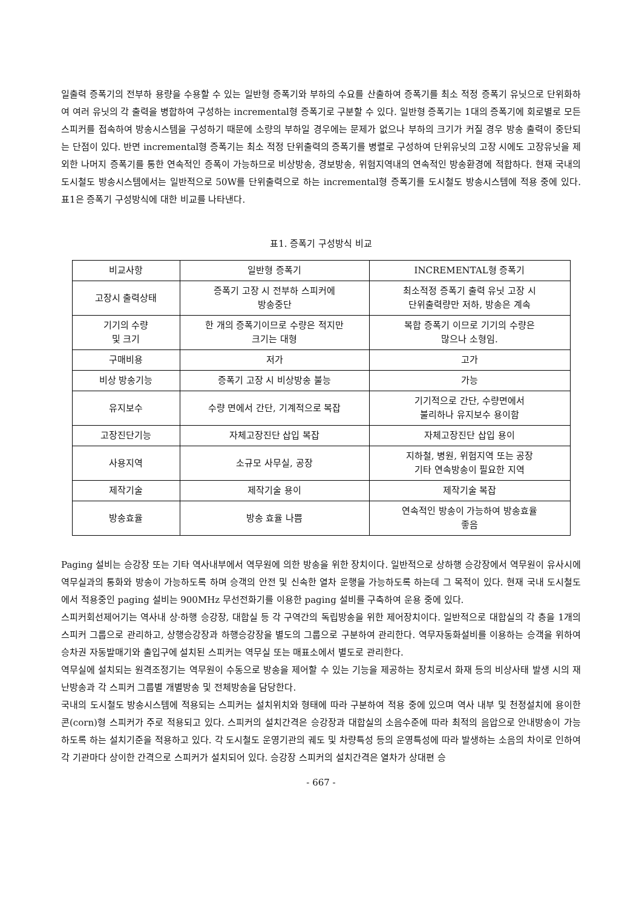일출력 증폭기의 전부하 용량을 수용할 수 있는 일반형 증폭기와 부하의 수요를 산출하여 증폭기를 최소 적정 증폭기 유닛으로 단위화하여 여러 유닛의 각 출력을 병합하여 구성하는 incremental형 증폭기로 구분할 수 있다. 일반형 증폭기는 1대의 증폭기에 회로별로 모든 스피커를 접속하여 방송시스템을 구성하기 때문에 소량의 부하일 경우에는 문제가 없으나 부하의 크기가 커질 경우 방송 출력이 중단되는 단점이 있다. 반면 incremental형 증폭기는 최소 적정 단위출력의 증폭기를 병렬로 구성하여 단위유닛의 고장 시에도 고장유닛을 제외한 나머지 증폭기를 통한 연속적인 증폭이 가능하므로 비상방송, 경보방송, 위험지역내의 연속적인 방송환경에 적합하다. 현재 국내의 도시철도 방송시스템에서는 일반적으로 50W를 단위출력으로 하는 incremental형 증폭기를 도시철도 방송시스템에 적용 중에 있다. 표1은 증폭기 구성방식에 대한 비교를 나타낸다.
표1. 증폭기 구성방식 비교
| 비교사항 | 일반형 증폭기 | INCREMENTAL형 증폭기 |
| 고장시 출력상태 | 증폭기 고장 시 전부하 스피커에 방송중단 | 최소적정 증폭기 출력 유닛 고장 시 단위출력량만 저하, 방송은 계속 |
| 기기의 수량 및 크기 | 한 개의 증폭기이므로 수량은 적지만 크기는 대형 | 복합 증폭기 이므로 기기의 수량은 많으나 소형임. |
| 구매비용 | 저가 | 고가 |
| 비상 방송기능 | 증폭기 고장 시 비상방송 불능 | 가능 |
| 유지보수 | 수량 면에서 간단, 기계적으로 복잡 | 기기적으로 간단, 수량면에서 불리하나 유지보수 용이함 |
| 고장진단기능 | 자체고장진단 삽입 복잡 | 자체고장진단 삽입 용이 |
| 사용지역 | 소규모 사무실, 공장 | 지하철, 병원, 위험지역 또는 공장 기타 연속방송이 필요한 지역 |
| 제작기술 | 제작기술 용이 | 제작기술 복잡 |
| 방송효율 | 방송 효율 나쁨 | 연속적인 방송이 가능하여 방송효율 좋음 |
Paging 설비는 승강장 또는 기타 역사내부에서 역무원에 의한 방송을 위한 장치이다. 일반적으로 상하행 승강장에서 역무원이 유사시에 역무실과의 통화와 방송이 가능하도록 하며 승객의 안전 및 신속한 열차 운행을 가능하도록 하는데 그 목적이 있다. 현재 국내 도시철도에서 적용중인 paging 설비는 900MHz 무선전화기를 이용한 paging 설비를 구축하여 운용 중에 있다.
스피커회선제어기는 역사내 상·하행 승강장, 대합실 등 각 구역간의 독립방송을 위한 제어장치이다. 일반적으로 대합실의 각 층을 1개의 스피커 그룹으로 관리하고, 상행승강장과 하행승강장을 별도의 그룹으로 구분하여 관리한다. 역무자동화설비를 이용하는 승객을 위하여 승차권 자동발매기와 출입구에 설치된 스피커는 역무실 또는 매표소에서 별도로 관리한다.
역무실에 설치되는 원격조정기는 역무원이 수동으로 방송을 제어할 수 있는 기능을 제공하는 장치로서 화재 등의 비상사태 발생 시의 재난방송과 각 스피커 그룹별 개별방송 및 전체방송을 담당한다.
국내의 도시철도 방송시스템에 적용되는 스피커는 설치위치와 형태에 따라 구분하여 적용 중에 있으며 역사 내부 및 천정설치에 용이한 콘(corn)형 스피커가 주로 적용되고 있다. 스피커의 설치간격은 승강장과 대합실의 소음수준에 따라 최적의 음압으로 안내방송이 가능하도록 하는 설치기준을 적용하고 있다. 각 도시철도 운영기관의 궤도 및 차량특성 등의 운영특성에 따라 발생하는 소음의 차이로 인하여 각 기관마다 상이한 간격으로 스피커가 설치되어 있다. 승강장 스피커의 설치간격은 열차가 상대편 승
- 667 -